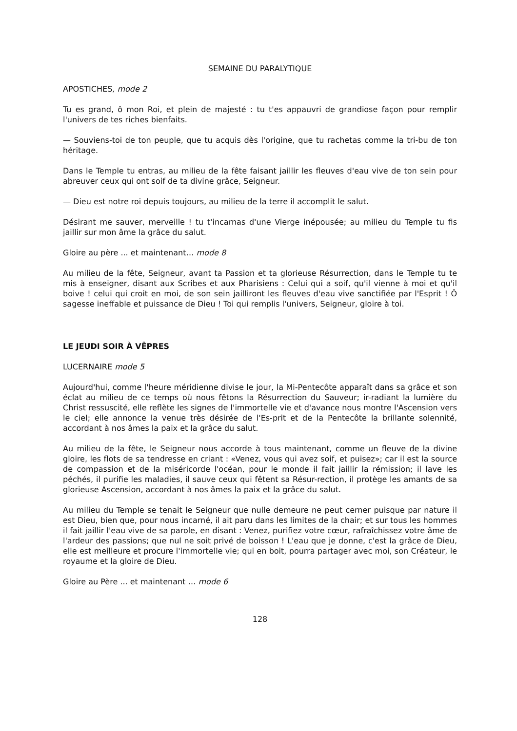SEMAINE DU PARALYTIQUE
APOSTICHES, mode 2
Tu es grand, ô mon Roi, et plein de majesté : tu t'es appauvri de grandiose façon pour remplir l'univers de tes riches bienfaits.
— Souviens-toi de ton peuple, que tu acquis dès l'origine, que tu rachetas comme la tri-bu de ton héritage.
Dans le Temple tu entras, au milieu de la fête faisant jaillir les fleuves d'eau vive de ton sein pour abreuver ceux qui ont soif de ta divine grâce, Seigneur.
— Dieu est notre roi depuis toujours, au milieu de la terre il accomplit le salut.
Désirant me sauver, merveille ! tu t'incarnas d'une Vierge inépousée; au milieu du Temple tu fis jaillir sur mon âme la grâce du salut.
Gloire au père ... et maintenant… mode 8
Au milieu de la fête, Seigneur, avant ta Passion et ta glorieuse Résurrection, dans le Temple tu te mis à enseigner, disant aux Scribes et aux Pharisiens : Celui qui a soif, qu'il vienne à moi et qu'il boive ! celui qui croit en moi, de son sein jailliront les fleuves d'eau vive sanctifiée par l'Esprit ! Ô sagesse ineffable et puissance de Dieu ! Toi qui remplis l'univers, Seigneur, gloire à toi.
LE JEUDI SOIR À VÊPRES
LUCERNAIRE mode 5
Aujourd'hui, comme l'heure méridienne divise le jour, la Mi-Pentecôte apparaît dans sa grâce et son éclat au milieu de ce temps où nous fêtons la Résurrection du Sauveur; ir-radiant la lumière du Christ ressuscité, elle reflète les signes de l'immortelle vie et d'avance nous montre l'Ascension vers le ciel; elle annonce la venue très désirée de l'Es-prit et de la Pentecôte la brillante solennité, accordant à nos âmes la paix et la grâce du salut.
Au milieu de la fête, le Seigneur nous accorde à tous maintenant, comme un fleuve de la divine gloire, les flots de sa tendresse en criant : «Venez, vous qui avez soif, et puisez»; car il est la source de compassion et de la miséricorde l'océan, pour le monde il fait jaillir la rémission; il lave les péchés, il purifie les maladies, il sauve ceux qui fêtent sa Résur-rection, il protège les amants de sa glorieuse Ascension, accordant à nos âmes la paix et la grâce du salut.
Au milieu du Temple se tenait le Seigneur que nulle demeure ne peut cerner puisque par nature il est Dieu, bien que, pour nous incarné, il ait paru dans les limites de la chair; et sur tous les hommes il fait jaillir l'eau vive de sa parole, en disant : Venez, purifiez votre cœur, rafraîchissez votre âme de l'ardeur des passions; que nul ne soit privé de boisson ! L'eau que je donne, c'est la grâce de Dieu, elle est meilleure et procure l'immortelle vie; qui en boit, pourra partager avec moi, son Créateur, le royaume et la gloire de Dieu.
Gloire au Père ... et maintenant … mode 6
128